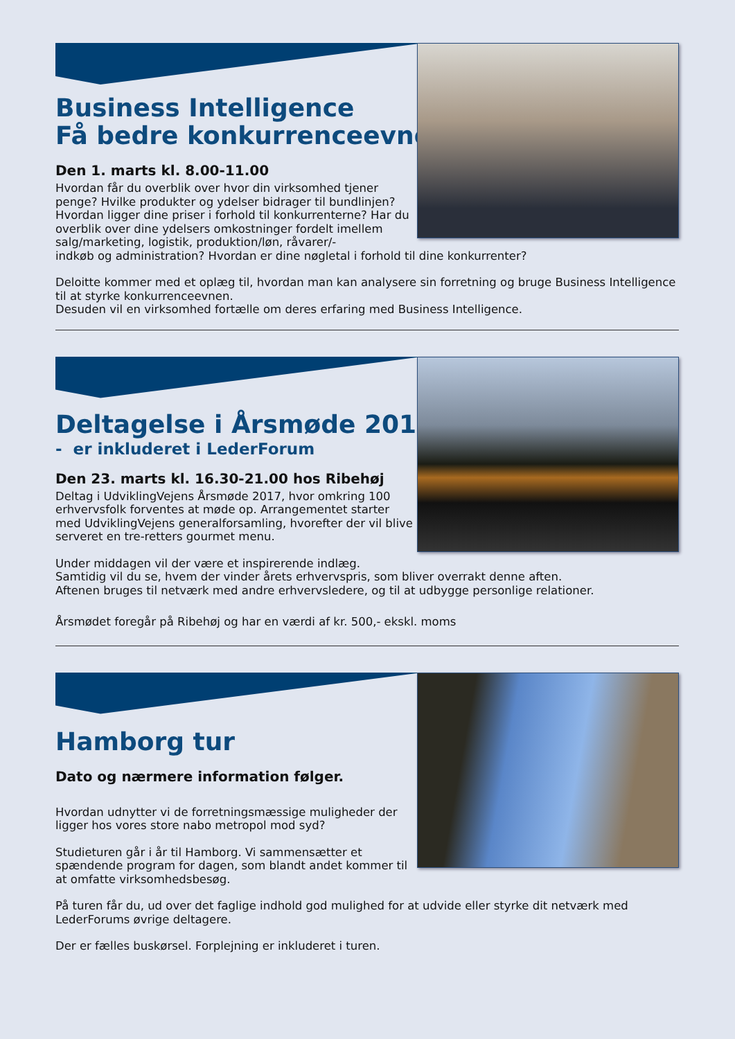Business Intelligence
Få bedre konkurrenceevne
Den 1. marts kl. 8.00-11.00
Hvordan får du overblik over hvor din virksomhed tjener penge? Hvilke produkter og ydelser bidrager til bundlinjen? Hvordan ligger dine priser i forhold til konkurrenterne? Har du overblik over dine ydelsers omkostninger fordelt imellem salg/marketing, logistik, produktion/løn, råvarer/-
indkøb og administration? Hvordan er dine nøgletal i forhold til dine konkurrenter?
Deloitte kommer med et oplæg til, hvordan man kan analysere sin forretning og bruge Business Intelligence til at styrke konkurrenceevnen.
Desuden vil en virksomhed fortælle om deres erfaring med Business Intelligence.
Deltagelse i Årsmøde 2017
- er inkluderet i LederForum
Den 23. marts kl. 16.30-21.00 hos Ribehøj
Deltag i UdviklingVejens Årsmøde 2017, hvor omkring 100 erhvervsfolk forventes at møde op. Arrangementet starter med UdviklingVejens generalforsamling, hvorefter der vil blive serveret en tre-retters gourmet menu.
Under middagen vil der være et inspirerende indlæg.
Samtidig vil du se, hvem der vinder årets erhvervspris, som bliver overrakt denne aften.
Aftenen bruges til netværk med andre erhvervsledere, og til at udbygge personlige relationer.
Årsmødet foregår på Ribehøj og har en værdi af kr. 500,- ekskl. moms
Hamborg tur
Dato og nærmere information følger.
Hvordan udnytter vi de forretningsmæssige muligheder der ligger hos vores store nabo metropol mod syd?
Studieturen går i år til Hamborg. Vi sammensætter et spændende program for dagen, som blandt andet kommer til at omfatte virksomhedsbesøg.
På turen får du, ud over det faglige indhold god mulighed for at udvide eller styrke dit netværk med LederForums øvrige deltagere.
Der er fælles buskørsel. Forplejning er inkluderet i turen.